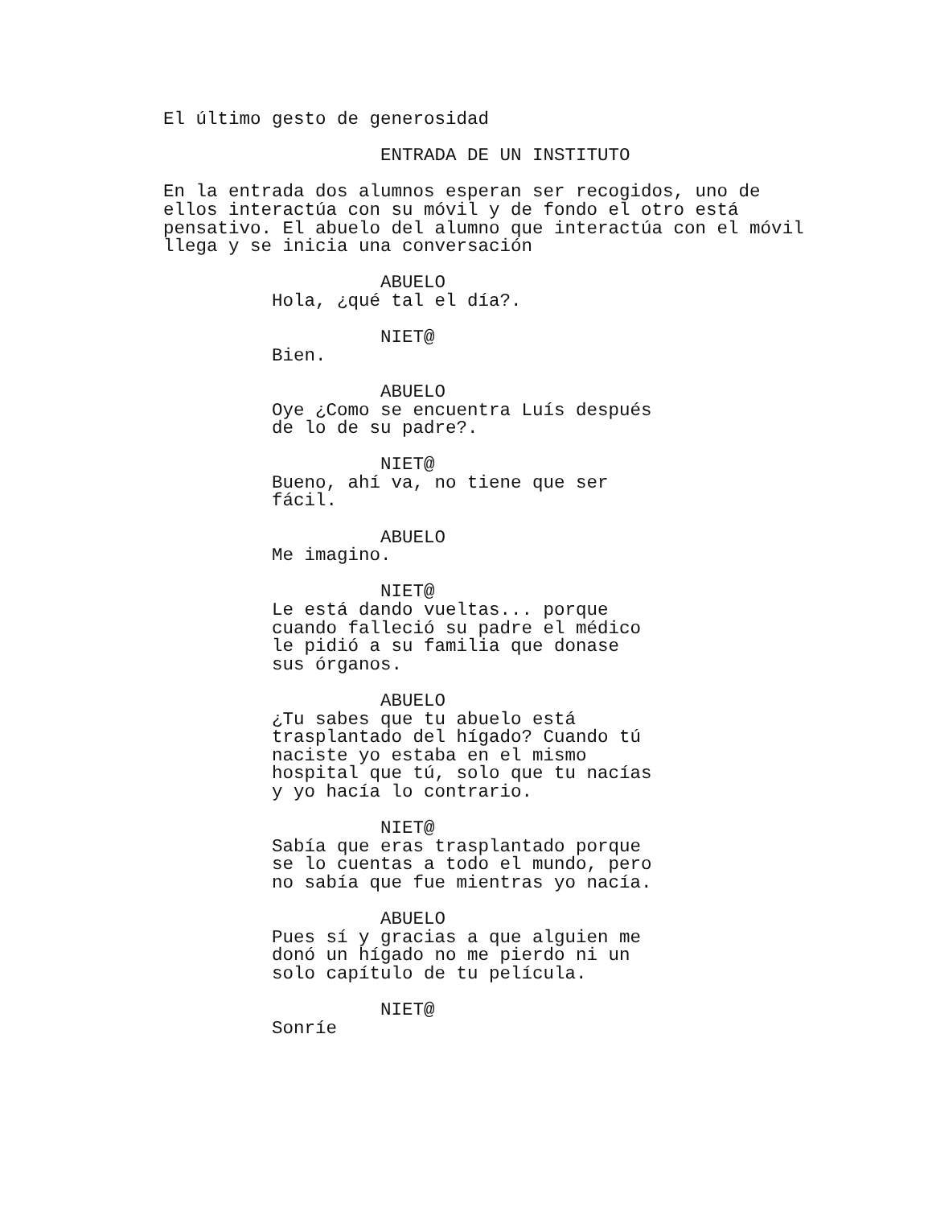El último gesto de generosidad
ENTRADA DE UN INSTITUTO
En la entrada dos alumnos esperan ser recogidos, uno de ellos interactúa con su móvil y de fondo el otro está pensativo. El abuelo del alumno que interactúa con el móvil llega y se inicia una conversación
ABUELO
Hola, ¿qué tal el día?.
NIET@
Bien.
ABUELO
Oye ¿Como se encuentra Luís después de lo de su padre?.
NIET@
Bueno, ahí va, no tiene que ser fácil.
ABUELO
Me imagino.
NIET@
Le está dando vueltas... porque cuando falleció su padre el médico le pidió a su familia que donase sus órganos.
ABUELO
¿Tu sabes que tu abuelo está trasplantado del hígado? Cuando tú naciste yo estaba en el mismo hospital que tú, solo que tu nacías y yo hacía lo contrario.
NIET@
Sabía que eras trasplantado porque se lo cuentas a todo el mundo, pero no sabía que fue mientras yo nacía.
ABUELO
Pues sí y gracias a que alguien me donó un hígado no me pierdo ni un solo capítulo de tu película.
NIET@
Sonríe